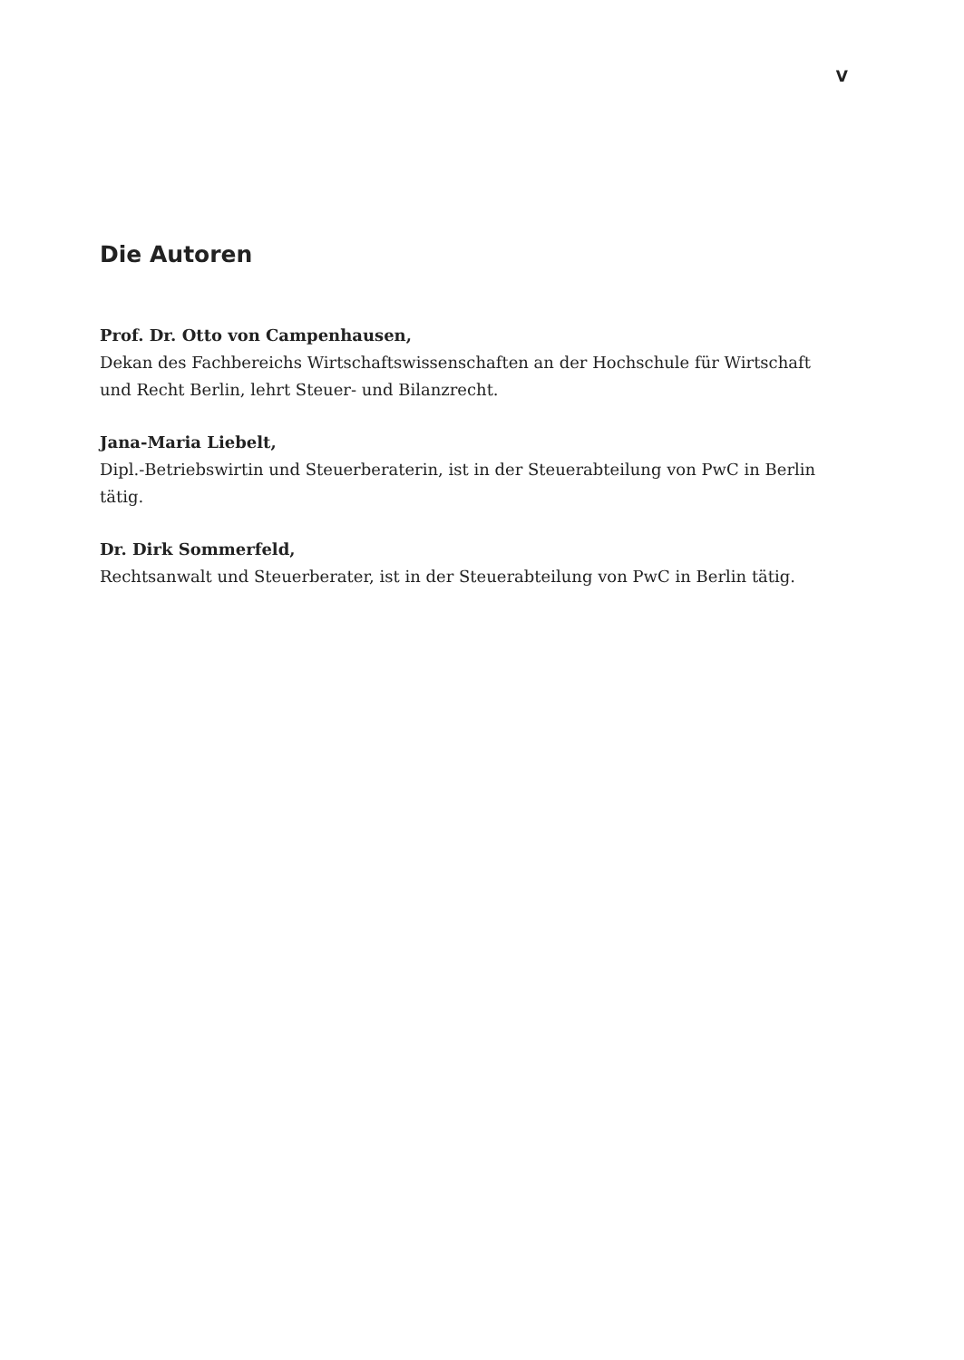V
Die Autoren
Prof. Dr. Otto von Campenhausen,
Dekan des Fachbereichs Wirtschaftswissenschaften an der Hochschule für Wirtschaft
und Recht Berlin, lehrt Steuer- und Bilanzrecht.
Jana-Maria Liebelt,
Dipl.-Betriebswirtin und Steuerberaterin, ist in der Steuerabteilung von PwC in Berlin tätig.
Dr. Dirk Sommerfeld,
Rechtsanwalt und Steuerberater, ist in der Steuerabteilung von PwC in Berlin tätig.